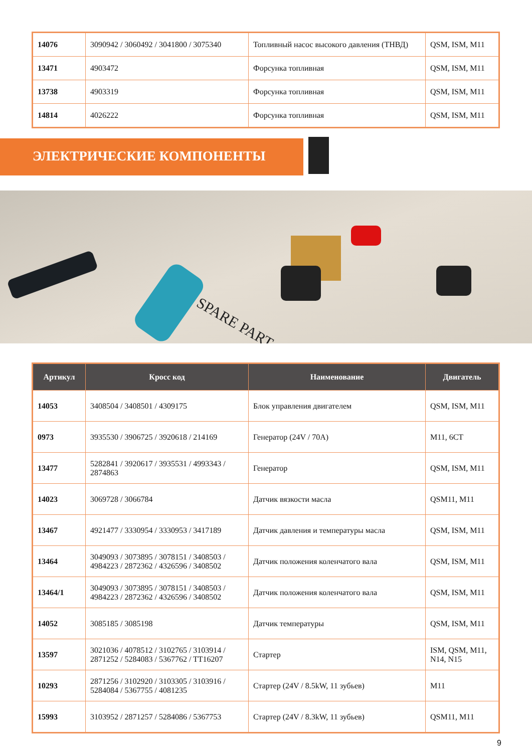| 14076 | 3090942 / 3060492 / 3041800 / 3075340 | Топливный насос высокого давления (ТНВД) | QSM, ISM, M11 |
| 13471 | 4903472 | Форсунка топливная | QSM, ISM, M11 |
| 13738 | 4903319 | Форсунка топливная | QSM, ISM, M11 |
| 14814 | 4026222 | Форсунка топливная | QSM, ISM, M11 |
ЭЛЕКТРИЧЕСКИЕ КОМПОНЕНТЫ
SPARE PART
| Артикул | Кросс код | Наименование | Двигатель |
| --- | --- | --- | --- |
| 14053 | 3408504 / 3408501 / 4309175 | Блок управления двигателем | QSM, ISM, M11 |
| 0973 | 3935530 / 3906725 / 3920618 / 214169 | Генератор (24V / 70A) | M11, 6CT |
| 13477 | 5282841 / 3920617 / 3935531 / 4993343 / 2874863 | Генератор | QSM, ISM, M11 |
| 14023 | 3069728 / 3066784 | Датчик вязкости масла | QSM11, M11 |
| 13467 | 4921477 / 3330954 / 3330953 / 3417189 | Датчик давления и температуры масла | QSM, ISM, M11 |
| 13464 | 3049093 / 3073895 / 3078151 / 3408503 / 4984223 / 2872362 / 4326596 / 3408502 | Датчик положения коленчатого вала | QSM, ISM, M11 |
| 13464/1 | 3049093 / 3073895 / 3078151 / 3408503 / 4984223 / 2872362 / 4326596 / 3408502 | Датчик положения коленчатого вала | QSM, ISM, M11 |
| 14052 | 3085185 / 3085198 | Датчик температуры | QSM, ISM, M11 |
| 13597 | 3021036 / 4078512 / 3102765 / 3103914 / 2871252 / 5284083 / 5367762 / TT16207 | Стартер | ISM, QSM, M11, N14, N15 |
| 10293 | 2871256 / 3102920 / 3103305 / 3103916 / 5284084 / 5367755 / 4081235 | Стартер (24V / 8.5kW, 11 зубьев) | M11 |
| 15993 | 3103952 / 2871257 / 5284086 / 5367753 | Стартер (24V / 8.3kW, 11 зубьев) | QSM11, M11 |
9